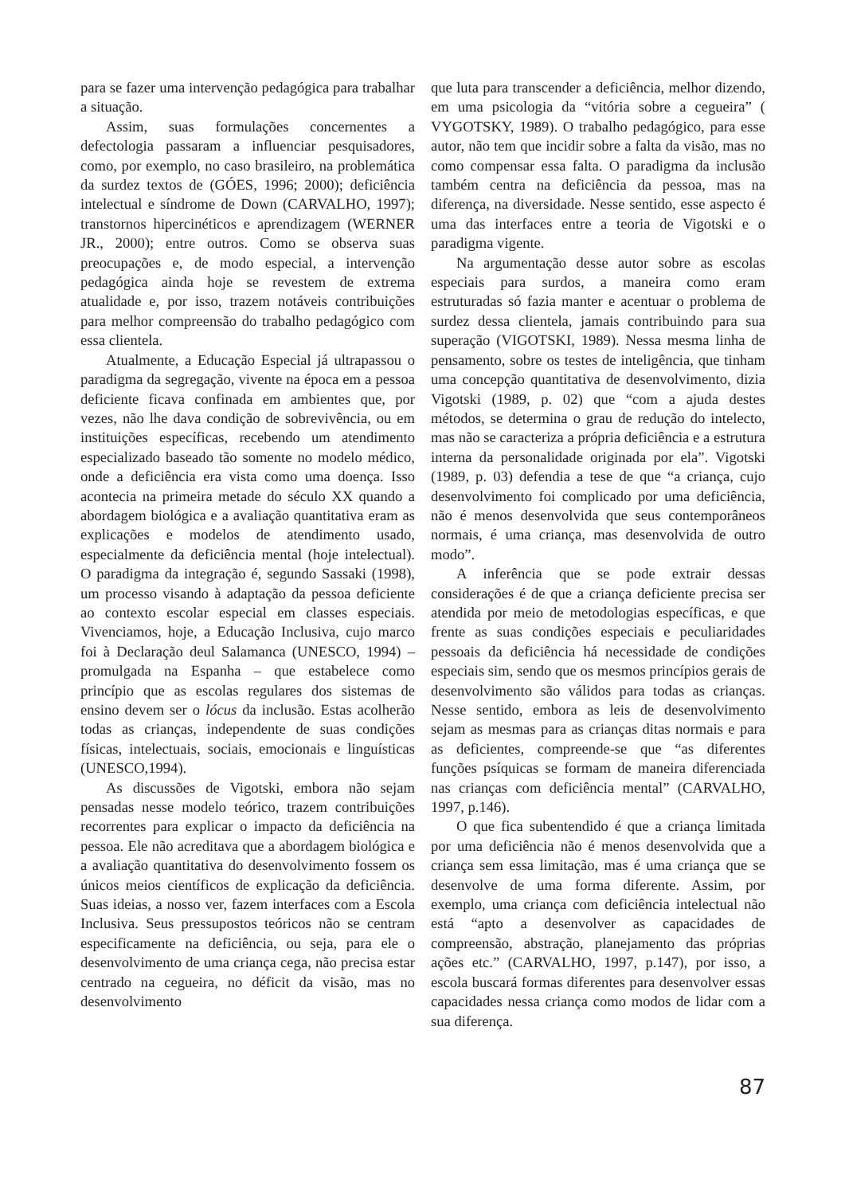para se fazer uma intervenção pedagógica para trabalhar a situação.
Assim, suas formulações concernentes a defectologia passaram a influenciar pesquisadores, como, por exemplo, no caso brasileiro, na problemática da surdez textos de (GÓES, 1996; 2000); deficiência intelectual e síndrome de Down (CARVALHO, 1997); transtornos hipercinéticos e aprendizagem (WERNER JR., 2000); entre outros. Como se observa suas preocupações e, de modo especial, a intervenção pedagógica ainda hoje se revestem de extrema atualidade e, por isso, trazem notáveis contribuições para melhor compreensão do trabalho pedagógico com essa clientela.
Atualmente, a Educação Especial já ultrapassou o paradigma da segregação, vivente na época em a pessoa deficiente ficava confinada em ambientes que, por vezes, não lhe dava condição de sobrevivência, ou em instituições específicas, recebendo um atendimento especializado baseado tão somente no modelo médico, onde a deficiência era vista como uma doença. Isso acontecia na primeira metade do século XX quando a abordagem biológica e a avaliação quantitativa eram as explicações e modelos de atendimento usado, especialmente da deficiência mental (hoje intelectual). O paradigma da integração é, segundo Sassaki (1998), um processo visando à adaptação da pessoa deficiente ao contexto escolar especial em classes especiais. Vivenciamos, hoje, a Educação Inclusiva, cujo marco foi à Declaração deul Salamanca (UNESCO, 1994) – promulgada na Espanha – que estabelece como princípio que as escolas regulares dos sistemas de ensino devem ser o lócus da inclusão. Estas acolherão todas as crianças, independente de suas condições físicas, intelectuais, sociais, emocionais e linguísticas (UNESCO,1994).
As discussões de Vigotski, embora não sejam pensadas nesse modelo teórico, trazem contribuições recorrentes para explicar o impacto da deficiência na pessoa. Ele não acreditava que a abordagem biológica e a avaliação quantitativa do desenvolvimento fossem os únicos meios científicos de explicação da deficiência. Suas ideias, a nosso ver, fazem interfaces com a Escola Inclusiva. Seus pressupostos teóricos não se centram especificamente na deficiência, ou seja, para ele o desenvolvimento de uma criança cega, não precisa estar centrado na cegueira, no déficit da visão, mas no desenvolvimento
que luta para transcender a deficiência, melhor dizendo, em uma psicologia da “vitória sobre a cegueira” ( VYGOTSKY, 1989). O trabalho pedagógico, para esse autor, não tem que incidir sobre a falta da visão, mas no como compensar essa falta. O paradigma da inclusão também centra na deficiência da pessoa, mas na diferença, na diversidade. Nesse sentido, esse aspecto é uma das interfaces entre a teoria de Vigotski e o paradigma vigente.
Na argumentação desse autor sobre as escolas especiais para surdos, a maneira como eram estruturadas só fazia manter e acentuar o problema de surdez dessa clientela, jamais contribuindo para sua superação (VIGOTSKI, 1989). Nessa mesma linha de pensamento, sobre os testes de inteligência, que tinham uma concepção quantitativa de desenvolvimento, dizia Vigotski (1989, p. 02) que “com a ajuda destes métodos, se determina o grau de redução do intelecto, mas não se caracteriza a própria deficiência e a estrutura interna da personalidade originada por ela”. Vigotski (1989, p. 03) defendia a tese de que “a criança, cujo desenvolvimento foi complicado por uma deficiência, não é menos desenvolvida que seus contemporâneos normais, é uma criança, mas desenvolvida de outro modo”.
A inferência que se pode extrair dessas considerações é de que a criança deficiente precisa ser atendida por meio de metodologias específicas, e que frente as suas condições especiais e peculiaridades pessoais da deficiência há necessidade de condições especiais sim, sendo que os mesmos princípios gerais de desenvolvimento são válidos para todas as crianças. Nesse sentido, embora as leis de desenvolvimento sejam as mesmas para as crianças ditas normais e para as deficientes, compreende-se que “as diferentes funções psíquicas se formam de maneira diferenciada nas crianças com deficiência mental” (CARVALHO, 1997, p.146).
O que fica subentendido é que a criança limitada por uma deficiência não é menos desenvolvida que a criança sem essa limitação, mas é uma criança que se desenvolve de uma forma diferente. Assim, por exemplo, uma criança com deficiência intelectual não está “apto a desenvolver as capacidades de compreensão, abstração, planejamento das próprias ações etc.” (CARVALHO, 1997, p.147), por isso, a escola buscará formas diferentes para desenvolver essas capacidades nessa criança como modos de lidar com a sua diferença.
87